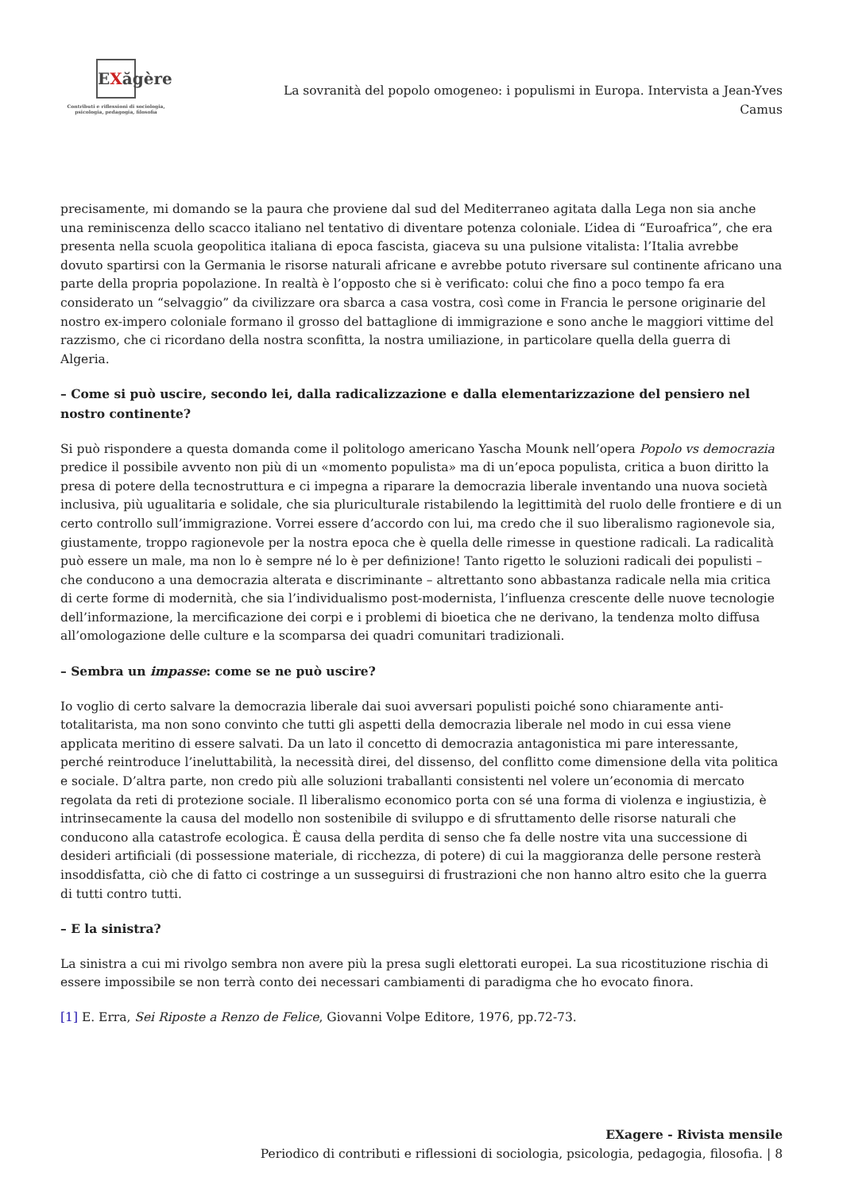EXăgère
Contributi e riflessioni di sociologia, psicologia, pedagogia, filosofia
La sovranità del popolo omogeneo: i populismi in Europa. Intervista a Jean-Yves Camus
precisamente, mi domando se la paura che proviene dal sud del Mediterraneo agitata dalla Lega non sia anche una reminiscenza dello scacco italiano nel tentativo di diventare potenza coloniale. L’idea di “Euroafrica”, che era presenta nella scuola geopolitica italiana di epoca fascista, giaceva su una pulsione vitalista: l’Italia avrebbe dovuto spartirsi con la Germania le risorse naturali africane e avrebbe potuto riversare sul continente africano una parte della propria popolazione. In realtà è l’opposto che si è verificato: colui che fino a poco tempo fa era considerato un “selvaggio” da civilizzare ora sbarca a casa vostra, così come in Francia le persone originarie del nostro ex-impero coloniale formano il grosso del battaglione di immigrazione e sono anche le maggiori vittime del razzismo, che ci ricordano della nostra sconfitta, la nostra umiliazione, in particolare quella della guerra di Algeria.
– Come si può uscire, secondo lei, dalla radicalizzazione e dalla elementarizzazione del pensiero nel nostro continente?
Si può rispondere a questa domanda come il politologo americano Yascha Mounk nell’opera Popolo vs democrazia predice il possibile avvento non più di un «momento populista» ma di un’epoca populista, critica a buon diritto la presa di potere della tecnostruttura e ci impegna a riparare la democrazia liberale inventando una nuova società inclusiva, più ugualitaria e solidale, che sia pluriculturale ristabilendo la legittimità del ruolo delle frontiere e di un certo controllo sull’immigrazione. Vorrei essere d’accordo con lui, ma credo che il suo liberalismo ragionevole sia, giustamente, troppo ragionevole per la nostra epoca che è quella delle rimesse in questione radicali. La radicalità può essere un male, ma non lo è sempre né lo è per definizione! Tanto rigetto le soluzioni radicali dei populisti – che conducono a una democrazia alterata e discriminante – altrettanto sono abbastanza radicale nella mia critica di certe forme di modernità, che sia l’individualismo post-modernista, l’influenza crescente delle nuove tecnologie dell’informazione, la mercificazione dei corpi e i problemi di bioetica che ne derivano, la tendenza molto diffusa all’omologazione delle culture e la scomparsa dei quadri comunitari tradizionali.
– Sembra un impasse: come se ne può uscire?
Io voglio di certo salvare la democrazia liberale dai suoi avversari populisti poiché sono chiaramente anti-totalitarista, ma non sono convinto che tutti gli aspetti della democrazia liberale nel modo in cui essa viene applicata meritino di essere salvati. Da un lato il concetto di democrazia antagonistica mi pare interessante, perché reintroduce l’ineluttabilità, la necessità direi, del dissenso, del conflitto come dimensione della vita politica e sociale. D’altra parte, non credo più alle soluzioni traballanti consistenti nel volere un’economia di mercato regolata da reti di protezione sociale. Il liberalismo economico porta con sé una forma di violenza e ingiustizia, è intrinsecamente la causa del modello non sostenibile di sviluppo e di sfruttamento delle risorse naturali che conducono alla catastrofe ecologica. È causa della perdita di senso che fa delle nostre vita una successione di desideri artificiali (di possessione materiale, di ricchezza, di potere) di cui la maggioranza delle persone resterà insoddisfatta, ciò che di fatto ci costringe a un susseguirsi di frustrazioni che non hanno altro esito che la guerra di tutti contro tutti.
– E la sinistra?
La sinistra a cui mi rivolgo sembra non avere più la presa sugli elettorati europei. La sua ricostituzione rischia di essere impossibile se non terrà conto dei necessari cambiamenti di paradigma che ho evocato finora.
[1] E. Erra, Sei Riposte a Renzo de Felice, Giovanni Volpe Editore, 1976, pp.72-73.
EXagere - Rivista mensile
Periodico di contributi e riflessioni di sociologia, psicologia, pedagogia, filosofia. | 8